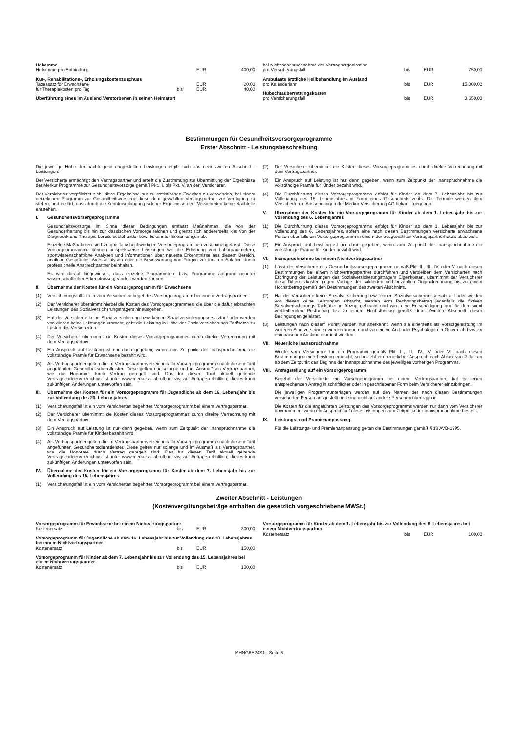| Hebamme | | | |
| Hebamme pro Entbindung | | EUR | 400,00 |
| Kur-, Rehabilitations-, Erholungskostenzuschuss | | | |
| Tagessatz für Erwachsene | | EUR | 20,00 |
| für Therapiekosten pro Tag | bis | EUR | 40,00 |
| Überführung eines im Ausland Verstorbenen in seinen Heimatort | | | |
| bei Nichtinanspruchnahme der Vertragsorganisation | | | |
| pro Versicherungsfall | bis | EUR | 750,00 |
| Ambulante ärztliche Heilbehandlung im Ausland | | | |
| pro Kalenderjahr | bis | EUR | 15.000,00 |
| Hubschrauberrettungskosten | | | |
| pro Versicherungsfall | bis | EUR | 3.650,00 |
Bestimmungen für Gesundheitsvorsorgeprogramme
Erster Abschnitt - Leistungsbeschreibung
Die jeweilige Höhe der nachfolgend dargestellten Leistungen ergibt sich aus dem zweiten Abschnitt - Leistungen.
Der Versicherte ermächtigt den Vertragspartner und erteilt die Zustimmung zur Übermittlung der Ergebnisse der Merkur Programme zur Gesundheitsvorsorge gemäß Pkt. II. bis Pkt. V. an den Versicherer.
Der Versicherer verpflichtet sich, diese Ergebnisse nur zu statistischen Zwecken zu verwenden, bei einem neuerlichen Programm zur Gesundheitsvorsorge diese dem gewählten Vertragspartner zur Verfügung zu stellen, und erklärt, dass durch die Kenntniserlangung solcher Ergebnisse dem Versicherten keine Nachteile entstehen.
I. Gesundheitsvorsorgeprogramme
Gesundheitsvorsorge im Sinne dieser Bedingungen umfasst Maßnahmen, die von der Gesunderhaltung bis hin zur klassischen Vorsorge reichen und grenzt sich andererseits klar von der Diagnostik und Therapie bereits bestehender bzw. bekannter Erkrankungen ab.
Einzelne Maßnahmen sind zu qualitativ hochwertigen Vorsorgeprogrammen zusammengefasst. Diese Vorsorgeprogramme können beispielsweise Leistungen wie die Erhebung von Laborparametern, sportwissenschaftliche Analysen und Informationen über neueste Erkenntnisse aus diesem Bereich, ärztliche Gespräche, Stressanalysen oder die Beantwortung von Fragen zur inneren Balance durch professionelle Ansprechpartner beinhalten.
Es wird darauf hingewiesen, dass einzelne Programmteile bzw. Programme aufgrund neuerer wissenschaftlicher Erkenntnisse geändert werden können.
II. Übernahme der Kosten für ein Vorsorgeprogramm für Erwachsene
(1) Versicherungsfall ist ein vom Versicherten begehrtes Vorsorgeprogramm bei einem Vertragspartner.
(2) Der Versicherer übernimmt hierbei die Kosten des Vorsorgeprogrammes, die über die dafür erbrachten Leistungen des Sozialversicherungsträgers hinausgehen.
(3) Hat der Versicherte keine Sozialversicherung bzw. keinen Sozialversicherungsersatztarif oder werden von diesen keine Leistungen erbracht, geht die Leistung in Höhe der Sozialversicherungs-Tarifsätze zu Lasten des Versicherten.
(4) Der Versicherer übernimmt die Kosten dieses Vorsorgeprogrammes durch direkte Verrechnung mit dem Vertragspartner.
(5) Ein Anspruch auf Leistung ist nur dann gegeben, wenn zum Zeitpunkt der Inanspruchnahme die vollständige Prämie für Erwachsene bezahlt wird.
(6) Als Vertragspartner gelten die im Vertragspartnerverzeichnis für Vorsorgeprogramme nach diesem Tarif angeführten Gesundheitsdienstleister. Diese gelten nur solange und im Ausmaß als Vertragspartner, wie die Honorare durch Vertrag geregelt sind. Das für diesen Tarif aktuell geltende Vertragspartnerverzeichnis ist unter www.merkur.at abrufbar bzw. auf Anfrage erhältlich; dieses kann zukünftigen Änderungen unterworfen sein.
III. Übernahme der Kosten für ein Vorsorgeprogramm für Jugendliche ab dem 16. Lebensjahr bis zur Vollendung des 20. Lebensjahres
(1) Versicherungsfall ist ein vom Versicherten begehrtes Vorsorgeprogramm bei einem Vertragspartner.
(2) Der Versicherer übernimmt die Kosten dieses Vorsorgeprogrammes durch direkte Verrechnung mit dem Vertragspartner.
(3) Ein Anspruch auf Leistung ist nur dann gegeben, wenn zum Zeitpunkt der Inanspruchnahme die vollständige Prämie für Kinder bezahlt wird.
(4) Als Vertragspartner gelten die im Vertragspartnerverzeichnis für Vorsorgeprogramme nach diesem Tarif angeführten Gesundheitsdienstleister. Diese gelten nur solange und im Ausmaß als Vertragspartner, wie die Honorare durch Vertrag geregelt sind. Das für diesen Tarif aktuell geltende Vertragspartnerverzeichnis ist unter www.merkur.at abrufbar bzw. auf Anfrage erhältlich; dieses kann zukünftigen Änderungen unterworfen sein.
IV. Übernahme der Kosten für ein Vorsorgeprogramm für Kinder ab dem 7. Lebensjahr bis zur Vollendung des 15. Lebensjahres
(1) Versicherungsfall ist ein vom Versicherten begehrtes Vorsorgeprogramm bei einem Vertragspartner.
(2) Der Versicherer übernimmt die Kosten dieses Vorsorgeprogrammes durch direkte Verrechnung mit dem Vertragspartner.
(3) Ein Anspruch auf Leistung ist nur dann gegeben, wenn zum Zeitpunkt der Inanspruchnahme die vollständige Prämie für Kinder bezahlt wird.
(4) Die Durchführung dieses Vorsorgeprogramms erfolgt für Kinder ab dem 7. Lebensjahr bis zur Vollendung des 15. Lebensjahres in Form eines Gesundheitsevents. Die Termine werden dem Versicherten in Aussendungen der Merkur Versicherung AG bekannt gegeben.
V. Übernahme der Kosten für ein Vorsorgeprogramm für Kinder ab dem 1. Lebensjahr bis zur Vollendung des 6. Lebensjahres
(1) Die Durchführung dieses Vorsorgeprogramms erfolgt für Kinder ab dem 1. Lebensjahr bis zur Vollendung des 6. Lebensjahres, sofern eine nach diesen Bestimmungen versicherte erwachsene Person ebenfalls ein Vorsorgeprogramm in einem der ausgewählten Vertragspartnerhotels absolviert.
(2) Ein Anspruch auf Leistung ist nur dann gegeben, wenn zum Zeitpunkt der Inanspruchnahme die vollständige Prämie für Kinder bezahlt wird.
VI. Inanspruchnahme bei einem Nichtvertragspartner
(1) Lässt der Versicherte das Gesundheitsvorsorgeprogramm gemäß Pkt. II., III., IV. oder V. nach diesen Bestimmungen bei einem Nichtvertragspartner durchführen und verbleiben dem Versicherten nach Erbringung der Leistungen des Sozialversicherungsträgers Eigenkosten, übernimmt der Versicherer diese Differenzkosten gegen Vorlage der saldierten und bezahlten Originalrechnung bis zu einem Höchstbetrag gemäß den Bestimmungen des zweiten Abschnitts.
(2) Hat der Versicherte keine Sozialversicherung bzw. keinen Sozialversicherungsersatztarif oder werden von diesen keine Leistungen erbracht, werden vom Rechnungsbetrag jedenfalls die fiktiven Sozialversicherungs-Tarifsätze in Abzug gebracht und wird eine Entschädigung nur für den somit verbleibenden Restbetrag bis zu einem Höchstbetrag gemäß dem Zweiten Abschnitt dieser Bedingungen geleistet.
(3) Leistungen nach diesem Punkt werden nur anerkannt, wenn sie einerseits als Vorsorgeleistung im weiteren Sinn verstanden werden können und von einem Arzt oder Psychologen in Österreich bzw. im europäischen Ausland erbracht werden.
VII. Neuerliche Inanspruchnahme
Wurde vom Versicherer für ein Programm gemäß Pkt. II., III., IV., V. oder VI. nach diesen Bestimmungen eine Leistung erbracht, so besteht ein neuerlicher Anspruch nach Ablauf von 2 Jahren ab dem Zeitpunkt des Beginns der Inanspruchnahme des jeweiligen vorherigen Programms.
VIII. Antragstellung auf ein Vorsorgeprogramm
Begehrt der Versicherte ein Vorsorgeprogramm bei einem Vertragspartner, hat er einen entsprechenden Antrag in schriftlicher oder in geschriebener Form beim Versicherer einzubringen.
Die jeweiligen Programmunterlagen werden auf den Namen der nach diesen Bestimmungen versicherten Person ausgestellt und sind nicht auf andere Personen übertragbar.
Die Kosten für die angeführten Leistungen des Vorsorgeprogramms werden nur dann vom Versicherer übernommen, wenn ein Anspruch auf diese Leistungen zum Zeitpunkt der Inanspruchnahme besteht.
IX. Leistungs- und Prämienanpassung
Für die Leistungs- und Prämienanpassung gelten die Bestimmungen gemäß § 18 AVB-1995.
Zweiter Abschnitt - Leistungen
(Kostenvergütungsbeträge enthalten die gesetzlich vorgeschriebene MWSt.)
| Vorsorgeprogramm für Erwachsene bei einem Nichtvertragspartner | | | |
| Kostenersatz | bis | EUR | 300,00 |
| Vorsorgeprogramm für Jugendliche ab dem 16. Lebensjahr bis zur Vollendung des 20. Lebensjahres bei einem Nichtvertragspartner | | | |
| Kostenersatz | bis | EUR | 150,00 |
| Vorsorgeprogramm für Kinder ab dem 7. Lebensjahr bis zur Vollendung des 15. Lebensjahres bei einem Nichtvertragspartner | | | |
| Kostenersatz | bis | EUR | 100,00 |
| Vorsorgeprogramm für Kinder ab dem 1. Lebensjahr bis zur Vollendung des 6. Lebensjahres bei einem Nichtvertragspartner | | | |
| Kostenersatz | bis | EUR | 100,00 |
MHNG6E24S1 - Seite 6